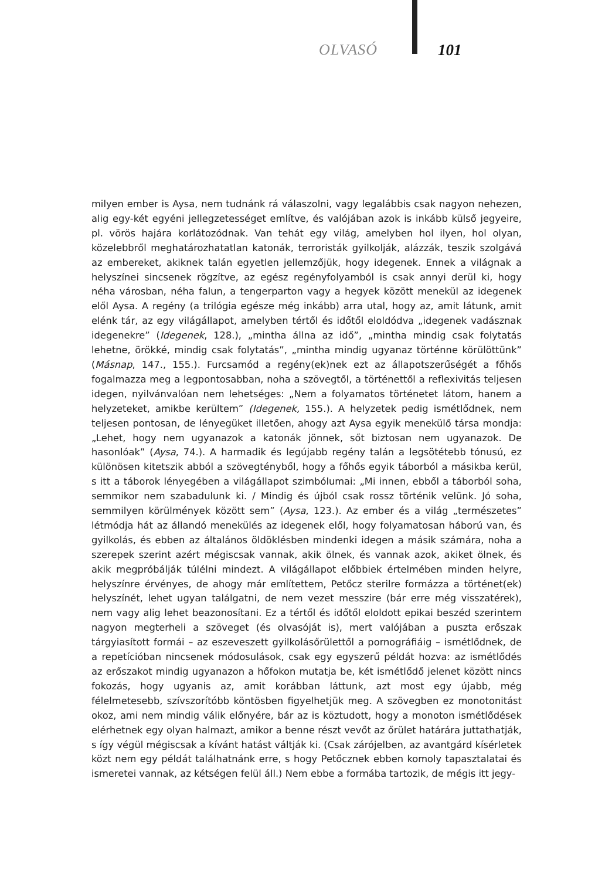OLVASÓ 101
milyen ember is Aysa, nem tudnánk rá válaszolni, vagy legalábbis csak nagyon nehezen, alig egy-két egyéni jellegzetességet említve, és valójában azok is inkább külső jegyeire, pl. vörös hajára korlátozódnak. Van tehát egy világ, amelyben hol ilyen, hol olyan, közelebbről meghatározhatatlan katonák, terroristák gyilkolják, alázzák, teszik szolgává az embereket, akiknek talán egyetlen jellemzőjük, hogy idegenek. Ennek a világnak a helyszínei sincsenek rögzítve, az egész regényfolyamból is csak annyi derül ki, hogy néha városban, néha falun, a tengerparton vagy a hegyek között menekül az idegenek elől Aysa. A regény (a trilógia egésze még inkább) arra utal, hogy az, amit látunk, amit elénk tár, az egy világállapot, amelyben tértől és időtől eloldódva „idegenek vadásznak idegenekre” (Idegenek, 128.), „mintha állna az idő”, „mintha mindig csak folytatás lehetne, örökké, mindig csak folytatás”, „mintha mindig ugyanaz történne körülöttünk” (Másnap, 147., 155.). Furcsamód a regény(ek)nek ezt az állapotszerűségét a főhős fogalmazza meg a legpontosabban, noha a szövegtől, a történettől a reflexivitás teljesen idegen, nyilvánvalóan nem lehetséges: „Nem a folyamatos történetet látom, hanem a helyzeteket, amikbe kerültem” (Idegenek, 155.). A helyzetek pedig ismétlődnek, nem teljesen pontosan, de lényegüket illetően, ahogy azt Aysa egyik menekülő társa mondja: „Lehet, hogy nem ugyanazok a katonák jönnek, sőt biztosan nem ugyanazok. De hasonlóak” (Aysa, 74.). A harmadik és legújabb regény talán a legsötétebb tónusú, ez különösen kitetszik abból a szövegtényből, hogy a főhős egyik táborból a másikba kerül, s itt a táborok lényegében a világállapot szimbólumai: „Mi innen, ebből a táborból soha, semmikor nem szabadulunk ki. / Mindig és újból csak rossz történik velünk. Jó soha, semmilyen körülmények között sem” (Aysa, 123.). Az ember és a világ „természetes” létmódja hát az állandó menekülés az idegenek elől, hogy folyamatosan háború van, és gyilkolás, és ebben az általános öldöklésben mindenki idegen a másik számára, noha a szerepek szerint azért mégiscsak vannak, akik ölnek, és vannak azok, akiket ölnek, és akik megpróbálják túlélni mindezt. A világállapot előbbiek értelmében minden helyre, helyszínre érvényes, de ahogy már említettem, Petőcz sterilre formázza a történet(ek) helyszínét, lehet ugyan találgatni, de nem vezet messzire (bár erre még visszatérek), nem vagy alig lehet beazonosítani. Ez a tértől és időtől eloldott epikai beszéd szerintem nagyon megterheli a szöveget (és olvasóját is), mert valójában a puszta erőszak tárgyiasított formái – az eszeveszett gyilkolásőrülettől a pornográfiáig – ismétlődnek, de a repetícióban nincsenek módosulások, csak egy egyszerű példát hozva: az ismétlődés az erőszakot mindig ugyanazon a hőfokon mutatja be, két ismétlődő jelenet között nincs fokozás, hogy ugyanis az, amit korábban láttunk, azt most egy újabb, még félelmetesebb, szívszorítóbb köntösben figyelhetjük meg. A szövegben ez monotonitást okoz, ami nem mindig válik előnyére, bár az is köztudott, hogy a monoton ismétlődések elérhetnek egy olyan halmazt, amikor a benne részt vevőt az őrület határára juttathatják, s így végül mégiscsak a kívánt hatást váltják ki. (Csak zárójelben, az avantgárd kísérletek közt nem egy példát találhatnánk erre, s hogy Petőcznek ebben komoly tapasztalatai és ismeretei vannak, az kétségen felül áll.) Nem ebbe a formába tartozik, de mégis itt jegy-